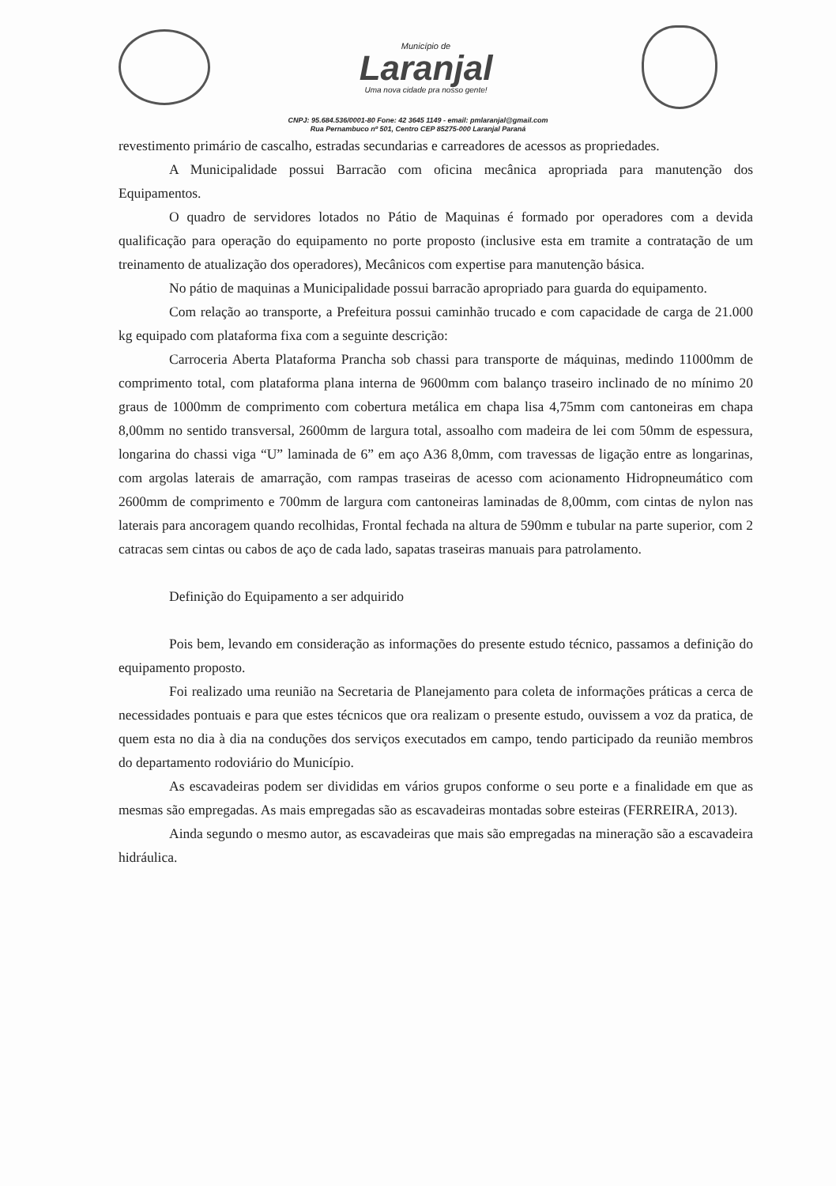Município de
Laranjal
Uma nova cidade pra nosso gente!
CNPJ: 95.684.536/0001-80 Fone: 42 3645 1149 - email: pmlaranjal@gmail.com
Rua Pernambuco nº 501, Centro CEP 85275-000 Laranjal Paraná
revestimento primário de cascalho, estradas secundarias e carreadores de acessos as propriedades.
A Municipalidade possui Barracão com oficina mecânica apropriada para manutenção dos Equipamentos.
O quadro de servidores lotados no Pátio de Maquinas é formado por operadores com a devida qualificação para operação do equipamento no porte proposto (inclusive esta em tramite a contratação de um treinamento de atualização dos operadores), Mecânicos com expertise para manutenção básica.
No pátio de maquinas a Municipalidade possui barracão apropriado para guarda do equipamento.
Com relação ao transporte, a Prefeitura possui caminhão trucado e com capacidade de carga de 21.000 kg equipado com plataforma fixa com a seguinte descrição:
Carroceria Aberta Plataforma Prancha sob chassi para transporte de máquinas, medindo 11000mm de comprimento total, com plataforma plana interna de 9600mm com balanço traseiro inclinado de no mínimo 20 graus de 1000mm de comprimento com cobertura metálica em chapa lisa 4,75mm com cantoneiras em chapa 8,00mm no sentido transversal, 2600mm de largura total, assoalho com madeira de lei com 50mm de espessura, longarina do chassi viga “U” laminada de 6” em aço A36 8,0mm, com travessas de ligação entre as longarinas, com argolas laterais de amarração, com rampas traseiras de acesso com acionamento Hidropneumático com 2600mm de comprimento e 700mm de largura com cantoneiras laminadas de 8,00mm, com cintas de nylon nas laterais para ancoragem quando recolhidas, Frontal fechada na altura de 590mm e tubular na parte superior, com 2 catracas sem cintas ou cabos de aço de cada lado, sapatas traseiras manuais para patrolamento.
Definição do Equipamento a ser adquirido
Pois bem, levando em consideração as informações do presente estudo técnico, passamos a definição do equipamento proposto.
Foi realizado uma reunião na Secretaria de Planejamento para coleta de informações práticas a cerca de necessidades pontuais e para que estes técnicos que ora realizam o presente estudo, ouvissem a voz da pratica, de quem esta no dia à dia na conduções dos serviços executados em campo, tendo participado da reunião membros do departamento rodoviário do Município.
As escavadeiras podem ser divididas em vários grupos conforme o seu porte e a finalidade em que as mesmas são empregadas. As mais empregadas são as escavadeiras montadas sobre esteiras (FERREIRA, 2013).
Ainda segundo o mesmo autor, as escavadeiras que mais são empregadas na mineração são a escavadeira hidráulica.